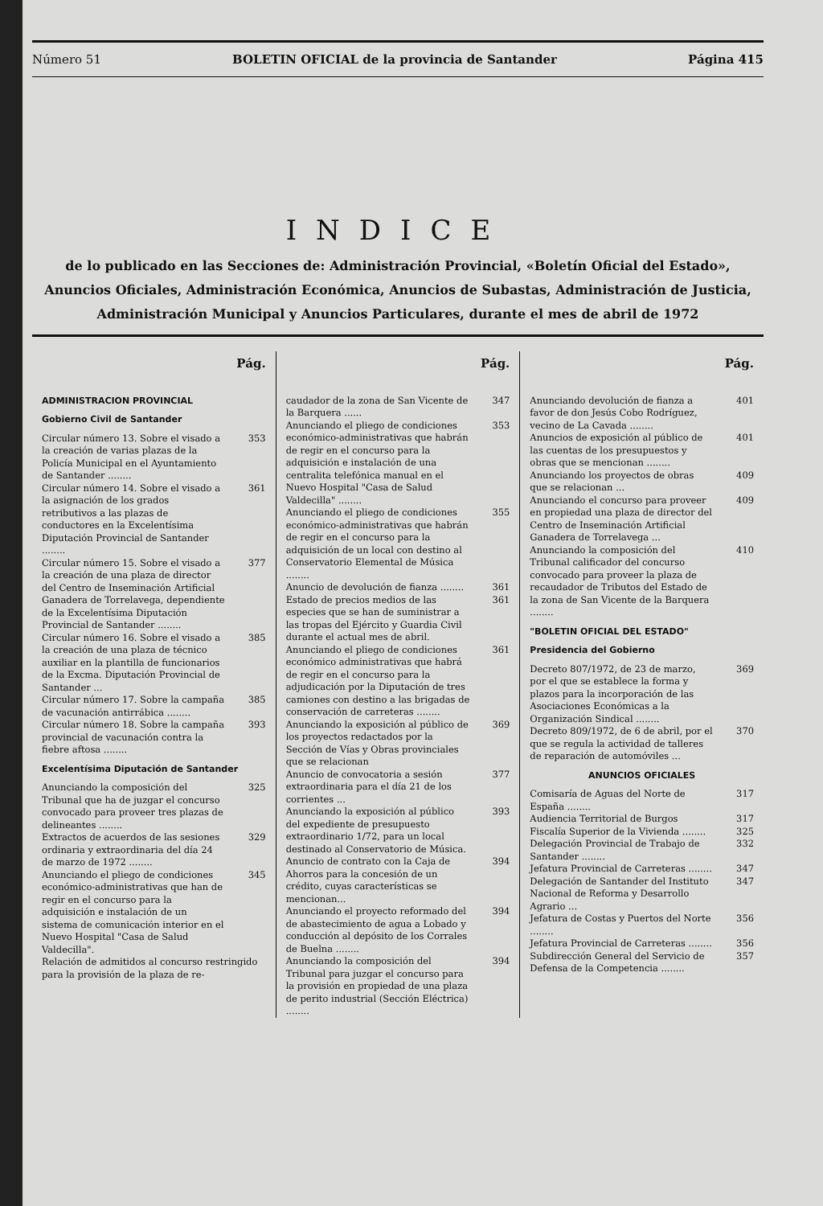Número 51 BOLETIN OFICIAL de la provincia de Santander Página 415
INDICE
de lo publicado en las Secciones de: Administración Provincial, «Boletín Oficial del Estado», Anuncios Oficiales, Administración Económica, Anuncios de Subastas, Administración de Justicia, Administración Municipal y Anuncios Particulares, durante el mes de abril de 1972
Pág.
ADMINISTRACION PROVINCIAL
Gobierno Civil de Santander
Circular número 13. Sobre el visado a la creación de varias plazas de la Policía Municipal en el Ayuntamiento de Santander ........ 353
Circular número 14. Sobre el visado a la asignación de los grados retributivos a las plazas de conductores en la Excelentísima Diputación Provincial de Santander ........ 361
Circular número 15. Sobre el visado a la creación de una plaza de director del Centro de Inseminación Artificial Ganadera de Torrelavega, dependiente de la Excelentísima Diputación Provincial de Santander ........ 377
Circular número 16. Sobre el visado a la creación de una plaza de técnico auxiliar en la plantilla de funcionarios de la Excma. Diputación Provincial de Santander ... 385
Circular número 17. Sobre la campaña de vacunación antirrábica ........ 385
Circular número 18. Sobre la campaña provincial de vacunación contra la fiebre aftosa ........ 393
Excelentísima Diputación de Santander
Anunciando la composición del Tribunal que ha de juzgar el concurso convocado para proveer tres plazas de delineantes ........ 325
Extractos de acuerdos de las sesiones ordinaria y extraordinaria del día 24 de marzo de 1972 ........ 329
Anunciando el pliego de condiciones económico-administrativas que han de regir en el concurso para la adquisición e instalación de un sistema de comunicación interior en el Nuevo Hospital "Casa de Salud Valdecilla". 345
Relación de admitidos al concurso restringido para la provisión de la plaza de re-
Pág.
caudador de la zona de San Vicente de la Barquera ...... 347
Anunciando el pliego de condiciones económico-administrativas que habrán de regir en el concurso para la adquisición e instalación de una centralita telefónica manual en el Nuevo Hospital "Casa de Salud Valdecilla" ........ 353
Anunciando el pliego de condiciones económico-administrativas que habrán de regir en el concurso para la adquisición de un local con destino al Conservatorio Elemental de Música ........ 355
Anuncio de devolución de fianza ........ 361
Estado de precios medios de las especies que se han de suministrar a las tropas del Ejército y Guardia Civil durante el actual mes de abril. 361
Anunciando el pliego de condiciones económico administrativas que habrá de regir en el concurso para la adjudicación por la Diputación de tres camiones con destino a las brigadas de conservación de carreteras ........ 361
Anunciando la exposición al público de los proyectos redactados por la Sección de Vías y Obras provinciales que se relacionan 369
Anuncio de convocatoria a sesión extraordinaria para el día 21 de los corrientes ... 377
Anunciando la exposición al público del expediente de presupuesto extraordinario 1/72, para un local destinado al Conservatorio de Música. 393
Anuncio de contrato con la Caja de Ahorros para la concesión de un crédito, cuyas características se mencionan... 394
Anunciando el proyecto reformado del de abastecimiento de agua a Lobado y conducción al depósito de los Corrales de Buelna ........ 394
Anunciando la composición del Tribunal para juzgar el concurso para la provisión en propiedad de una plaza de perito industrial (Sección Eléctrica) ........ 394
Pág.
Anunciando devolución de fianza a favor de don Jesús Cobo Rodríguez, vecino de La Cavada ........ 401
Anuncios de exposición al público de las cuentas de los presupuestos y obras que se mencionan ........ 401
Anunciando los proyectos de obras que se relacionan ... 409
Anunciando el concurso para proveer en propiedad una plaza de director del Centro de Inseminación Artificial Ganadera de Torrelavega ... 409
Anunciando la composición del Tribunal calificador del concurso convocado para proveer la plaza de recaudador de Tributos del Estado de la zona de San Vicente de la Barquera ........ 410
"BOLETIN OFICIAL DEL ESTADO"
Presidencia del Gobierno
Decreto 807/1972, de 23 de marzo, por el que se establece la forma y plazos para la incorporación de las Asociaciones Económicas a la Organización Sindical ........ 369
Decreto 809/1972, de 6 de abril, por el que se regula la actividad de talleres de reparación de automóviles ... 370
ANUNCIOS OFICIALES
Comisaría de Aguas del Norte de España ........ 317
Audiencia Territorial de Burgos 317
Fiscalía Superior de la Vivienda ........ 325
Delegación Provincial de Trabajo de Santander ........ 332
Jefatura Provincial de Carreteras ........ 347
Delegación de Santander del Instituto Nacional de Reforma y Desarrollo Agrario ... 347
Jefatura de Costas y Puertos del Norte ........ 356
Jefatura Provincial de Carreteras ........ 356
Subdirección General del Servicio de Defensa de la Competencia ........ 357